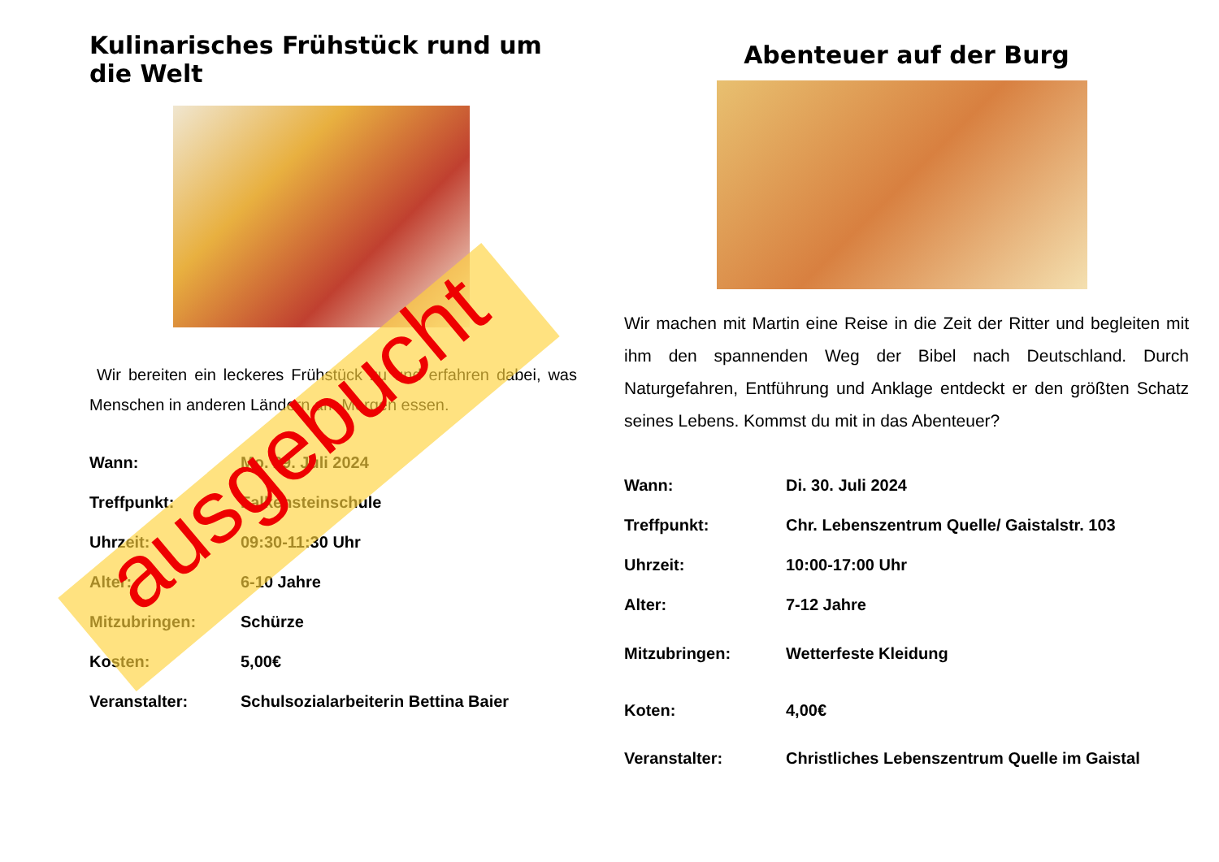Kulinarisches Frühstück rund um die Welt
Wir bereiten ein leckeres Frühstück zu und erfahren dabei, was Menschen in anderen Ländern am Morgen essen.
| Wann: | Mo. 29. Juli 2024 |
| Treffpunkt: | Falkensteinschule |
| Uhrzeit: | 09:30-11:30 Uhr |
| Alter: | 6-10 Jahre |
| Mitzubringen: | Schürze |
| Kosten: | 5,00€ |
| Veranstalter: | Schulsozialarbeiterin Bettina Baier |
Abenteuer auf der Burg
Wir machen mit Martin eine Reise in die Zeit der Ritter und begleiten mit ihm den spannenden Weg der Bibel nach Deutschland. Durch Naturgefahren, Entführung und Anklage entdeckt er den größten Schatz seines Lebens. Kommst du mit in das Abenteuer?
| Wann: | Di. 30. Juli 2024 |
| Treffpunkt: | Chr. Lebenszentrum Quelle/ Gaistalstr. 103 |
| Uhrzeit: | 10:00-17:00 Uhr |
| Alter: | 7-12 Jahre |
| Mitzubringen: | Wetterfeste Kleidung |
| Koten: | 4,00€ |
| Veranstalter: | Christliches Lebenszentrum Quelle im Gaistal |
ausgebucht